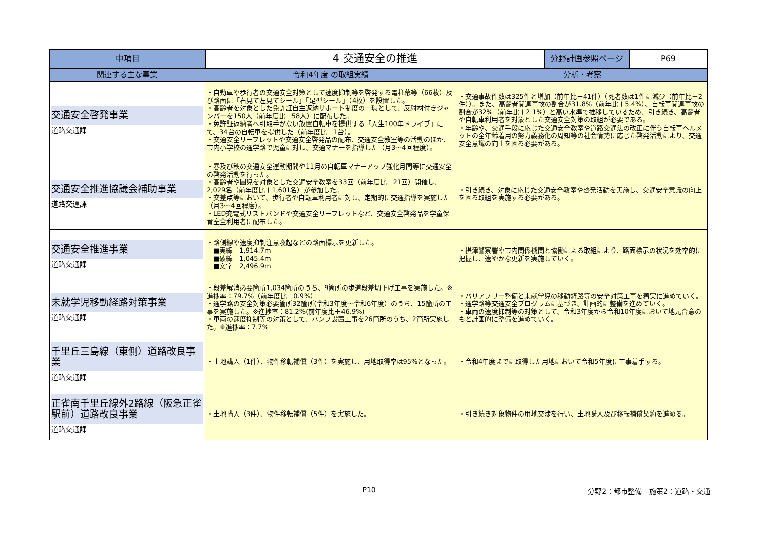| 中項目 | 4 交通安全の推進 | 分野計画参照ページ | P69 |
| 関連する主な事業 | 令和4年度 の取組実績 | 分析・考察 |
| --- | --- | --- |
| 交通安全啓発事業 道路交通課 | ・自動車や歩行者の交通安全対策として速度抑制等を啓発する電柱幕等（66枚）及び路面に「右見て左見てシール」「足型シール」（4枚）を設置した。 ・高齢者を対象とした免許証自主返納サポート制度の一環として、反射材付きジャンパーを150人（前年度比－58人）に配布した。 ・免許証返納者へ引取手がない放置自転車を提供する「人生100年ドライブ」にて、34台の自転車を提供した（前年度比＋1台）。 ・交通安全リーフレットや交通安全啓発品の配布、交通安全教室等の活動のほか、市内小学校の通学路で児童に対し、交通マナーを指導した（月3～4回程度）。 | ・交通事故件数は325件と増加（前年比＋41件）（死者数は1件に減少（前年比－2件））。また、高齢者関連事故の割合が31.8%（前年比＋5.4%）、自転車関連事故の割合が32%（前年比＋2.1%）と高い水準で推移しているため、引き続き、高齢者や自転車利用者を対象とした交通安全対策の取組が必要である。 ・年齢や、交通手段に応じた交通安全教室や道路交通法の改正に伴う自転車ヘルメットの全年齢着用の努力義務化の周知等の社会情勢に応じた啓発活動により、交通安全意識の向上を図る必要がある。 |
| 交通安全推進協議会補助事業 道路交通課 | ・春及び秋の交通安全運動期間や11月の自転車マナーアップ強化月間等に交通安全の啓発活動を行った。 ・高齢者や園児を対象とした交通安全教室を33回（前年度比＋21回）開催し、2,029名（前年度比＋1,601名）が参加した。 ・交差点等において、歩行者や自転車利用者に対し、定期的に交通指導を実施した（月3～4回程度）。 ・LED充電式リストバンドや交通安全リーフレットなど、交通安全啓発品を学童保育室全利用者に配布した。 | ・引き続き、対象に応じた交通安全教室や啓発活動を実施し、交通安全意識の向上を図る取組を実施する必要がある。 |
| 交通安全推進事業 道路交通課 | ・路側線や速度抑制注意喚起などの路面標示を更新した。 ■実線 1,914.7m ■破線 1,045.4m ■文字 2,496.9m | ・摂津警察署や市内関係機関と協働による取組により、路面標示の状況を効率的に把握し、速やかな更新を実施していく。 |
| 未就学児移動経路対策事業 道路交通課 | ・段差解消必要箇所1,034箇所のうち、9箇所の歩道段差切下げ工事を実施した。※進捗率：79.7%（前年度比＋0.9%） ・通学路の安全対策必要箇所32箇所(令和3年度～令和6年度）のうち、15箇所の工事を実施した。※進捗率：81.2%(前年度比＋46.9%) ・車両の速度抑制等の対策として、ハンプ設置工事を26箇所のうち、2箇所実施した。※進捗率：7.7% | ・バリアフリー整備と未就学児の移動経路等の安全対策工事を着実に進めていく。 ・通学路等交通安全プログラムに基づき、計画的に整備を進めていく。 ・車両の速度抑制等の対策として、令和3年度から令和10年度において地元合意のもと計画的に整備を進めていく。 |
| 千里丘三島線（東側）道路改良事業 道路交通課 | ・土地購入（1件）、物件移転補償（3件）を実施し、用地取得率は95%となった。 | ・令和4年度までに取得した用地において令和5年度に工事着手する。 |
| 正雀南千里丘線外2路線（阪急正雀駅前）道路改良事業 道路交通課 | ・土地購入（3件）、物件移転補償（5件）を実施した。 | ・引き続き対象物件の用地交渉を行い、土地購入及び移転補償契約を進める。 |
P10 分野2：都市整備　施策2：道路・交通